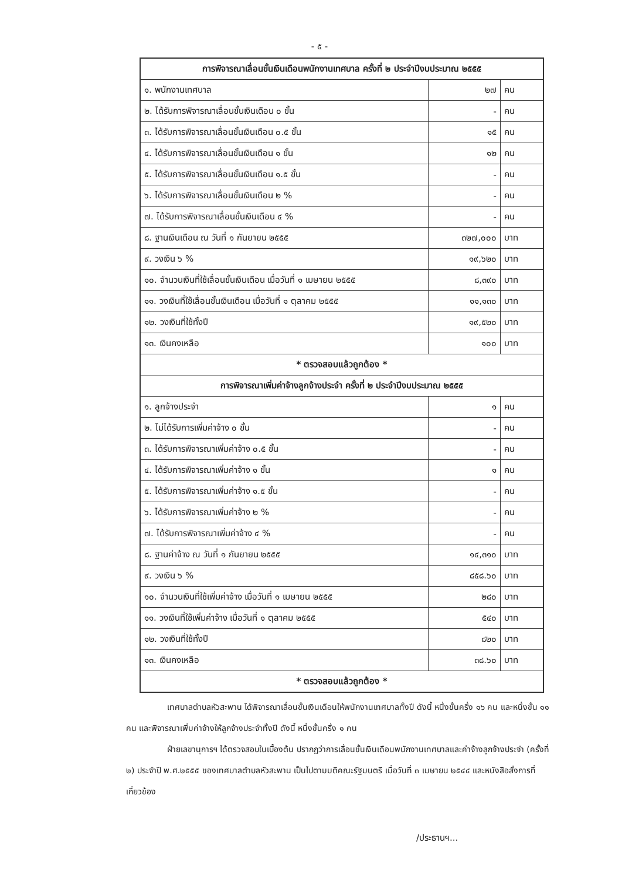- ๕ -
| การพิจารณาเลื่อนขั้นเงินเดือนพนักงานเทศบาล ครั้งที่ ๒ ประจำปีงบประมาณ ๒๕๕๕ | | |
| --- | --- | --- |
| ๑. พนักงานเทศบาล | ๒๗ | คน |
| ๒. ได้รับการพิจารณาเลื่อนขั้นเงินเดือน ๐ ขั้น | - | คน |
| ๓. ได้รับการพิจารณาเลื่อนขั้นเงินเดือน ๐.๕ ขั้น | ๑๕ | คน |
| ๔. ได้รับการพิจารณาเลื่อนขั้นเงินเดือน ๑ ขั้น | ๑๒ | คน |
| ๕. ได้รับการพิจารณาเลื่อนขั้นเงินเดือน ๑.๕ ขั้น | - | คน |
| ๖. ได้รับการพิจารณาเลื่อนขั้นเงินเดือน ๒ % | - | คน |
| ๗. ได้รับการพิจารณาเลื่อนขั้นเงินเดือน ๔ % | - | คน |
| ๘. ฐานเงินเดือน ณ วันที่ ๑ กันยายน ๒๕๕๕ | ๓๒๗,๐๐๐ | บาท |
| ๙. วงเงิน ๖ % | ๑๙,๖๒๐ | บาท |
| ๑๐. จำนวนเงินที่ใช้เลื่อนขั้นเงินเดือน เมื่อวันที่ ๑ เมษายน ๒๕๕๕ | ๘,๓๙๐ | บาท |
| ๑๑. วงเงินที่ใช้เลื่อนขั้นเงินเดือน เมื่อวันที่ ๑ ตุลาคม ๒๕๕๕ | ๑๑,๑๓๐ | บาท |
| ๑๒. วงเงินที่ใช้ทั้งปี | ๑๙,๕๒๐ | บาท |
| ๑๓. เงินคงเหลือ | ๑๐๐ | บาท |
| * ตรวจสอบแล้วถูกต้อง * | | |
| การพิจารณาเพิ่มค่าจ้างลูกจ้างประจำ ครั้งที่ ๒ ประจำปีงบประมาณ ๒๕๕๕ | | |
| ๑. ลูกจ้างประจำ | ๑ | คน |
| ๒. ไม่ได้รับการเพิ่มค่าจ้าง ๐ ขั้น | - | คน |
| ๓. ได้รับการพิจารณาเพิ่มค่าจ้าง ๐.๕ ขั้น | - | คน |
| ๔. ได้รับการพิจารณาเพิ่มค่าจ้าง ๑ ขั้น | ๑ | คน |
| ๕. ได้รับการพิจารณาเพิ่มค่าจ้าง ๑.๕ ขั้น | - | คน |
| ๖. ได้รับการพิจารณาเพิ่มค่าจ้าง ๒ % | - | คน |
| ๗. ได้รับการพิจารณาเพิ่มค่าจ้าง ๔ % | - | คน |
| ๘. ฐานค่าจ้าง ณ วันที่ ๑ กันยายน ๒๕๕๕ | ๑๔,๓๑๐ | บาท |
| ๙. วงเงิน ๖ % | ๘๕๘.๖๐ | บาท |
| ๑๐. จำนวนเงินที่ใช้เพิ่มค่าจ้าง เมื่อวันที่ ๑ เมษายน ๒๕๕๕ | ๒๘๐ | บาท |
| ๑๑. วงเงินที่ใช้เพิ่มค่าจ้าง เมื่อวันที่ ๑ ตุลาคม ๒๕๕๕ | ๕๔๐ | บาท |
| ๑๒. วงเงินที่ใช้ทั้งปี | ๘๒๐ | บาท |
| ๑๓. เงินคงเหลือ | ๓๘.๖๐ | บาท |
| * ตรวจสอบแล้วถูกต้อง * | | |
เทศบาลตำบลหัวสะพาน ได้พิจารณาเลื่อนขั้นเงินเดือนให้พนักงานเทศบาลทั้งปี ดังนี้ หนึ่งขั้นครึ่ง ๑๖ คน และหนึ่งขั้น ๑๑ คน และพิจารณาเพิ่มค่าจ้างให้ลูกจ้างประจำทั้งปี ดังนี้ หนึ่งขั้นครึ่ง ๑ คน
ฝ่ายเลขานุการฯ ได้ตรวจสอบในเบื้องต้น ปรากฏว่าการเลื่อนขั้นเงินเดือนพนักงานเทศบาลและค่าจ้างลูกจ้างประจำ (ครั้งที่ ๒) ประจำปี พ.ศ.๒๕๕๕ ของเทศบาลตำบลหัวสะพาน เป็นไปตามมติคณะรัฐมนตรี เมื่อวันที่ ๓ เมษายน ๒๕๔๔ และหนังสือสั่งการที่เกี่ยวข้อง
/ประธานฯ...